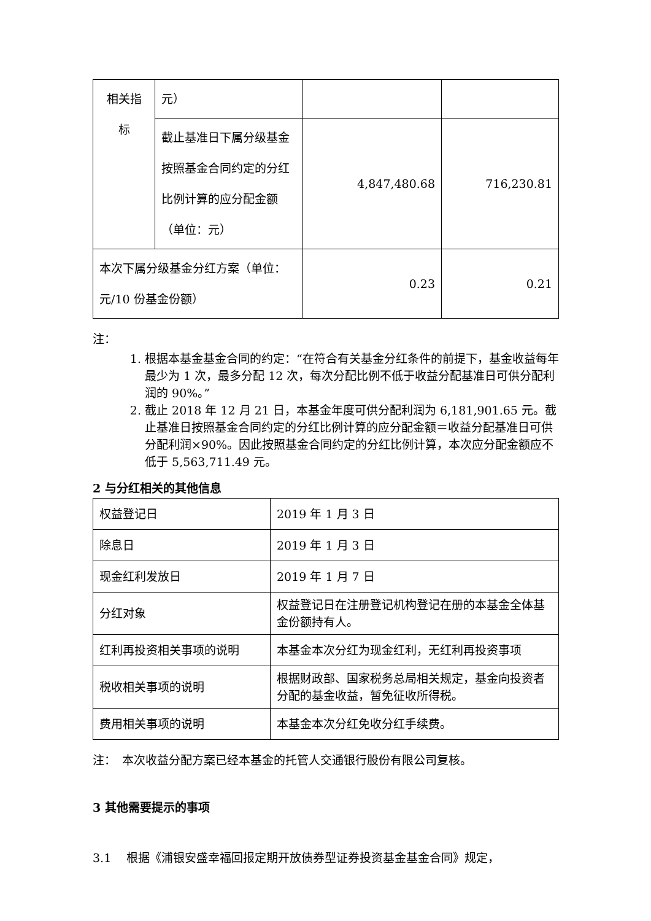| 相关指 标 | 元） | | |
| | 截止基准日下属分级基金按照基金合同约定的分红比例计算的应分配金额（单位：元） | 4,847,480.68 | 716,230.81 |
| 本次下属分级基金分红方案（单位：元/10 份基金份额） | | 0.23 | 0.21 |
注：
1. 根据本基金基金合同的约定：“在符合有关基金分红条件的前提下，基金收益每年最少为 1 次，最多分配 12 次，每次分配比例不低于收益分配基准日可供分配利润的 90%。”
2. 截止 2018 年 12 月 21 日，本基金年度可供分配利润为 6,181,901.65 元。截止基准日按照基金合同约定的分红比例计算的应分配金额＝收益分配基准日可供分配利润×90%。因此按照基金合同约定的分红比例计算，本次应分配金额应不低于 5,563,711.49 元。
2 与分红相关的其他信息
| 权益登记日 | 2019 年 1 月 3 日 |
| 除息日 | 2019 年 1 月 3 日 |
| 现金红利发放日 | 2019 年 1 月 7 日 |
| 分红对象 | 权益登记日在注册登记机构登记在册的本基金全体基金份额持有人。 |
| 红利再投资相关事项的说明 | 本基金本次分红为现金红利，无红利再投资事项 |
| 税收相关事项的说明 | 根据财政部、国家税务总局相关规定，基金向投资者分配的基金收益，暂免征收所得税。 |
| 费用相关事项的说明 | 本基金本次分红免收分红手续费。 |
注：　本次收益分配方案已经本基金的托管人交通银行股份有限公司复核。
3 其他需要提示的事项
3.1　 根据《浦银安盛幸福回报定期开放债券型证券投资基金基金合同》规定，